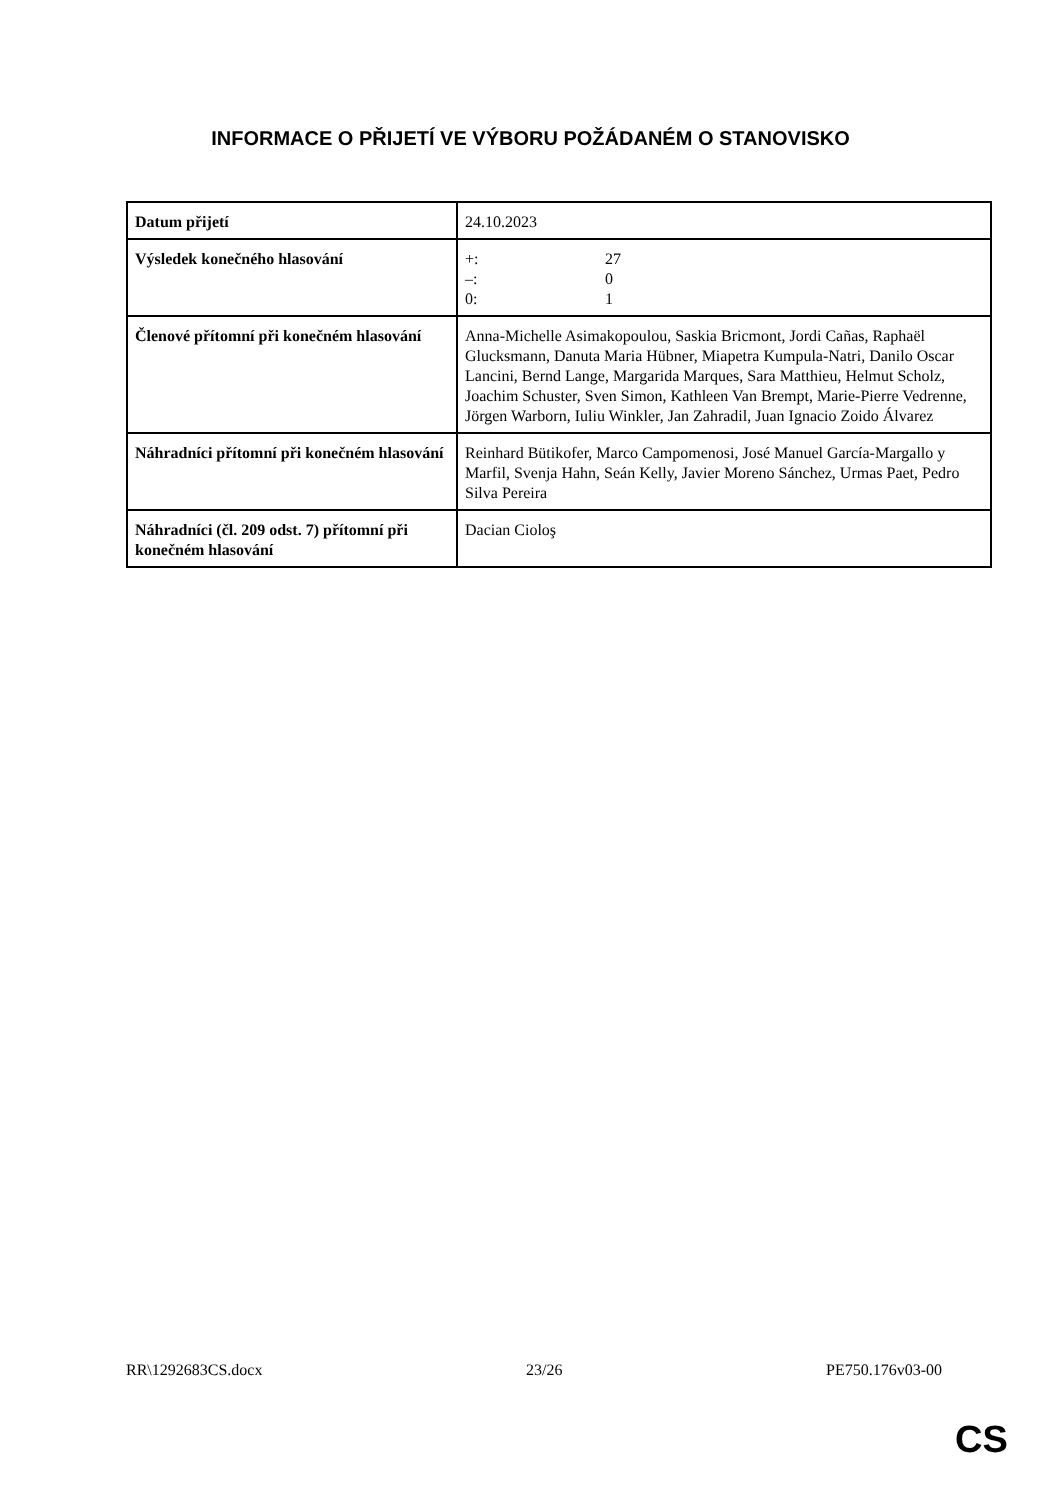INFORMACE O PŘIJETÍ VE VÝBORU POŽÁDANÉM O STANOVISKO
| Datum přijetí | 24.10.2023 |
| Výsledek konečného hlasování | +: 27 –: 0 0: 1 |
| Členové přítomní při konečném hlasování | Anna-Michelle Asimakopoulou, Saskia Bricmont, Jordi Cañas, Raphaël Glucksmann, Danuta Maria Hübner, Miapetra Kumpula-Natri, Danilo Oscar Lancini, Bernd Lange, Margarida Marques, Sara Matthieu, Helmut Scholz, Joachim Schuster, Sven Simon, Kathleen Van Brempt, Marie-Pierre Vedrenne, Jörgen Warborn, Iuliu Winkler, Jan Zahradil, Juan Ignacio Zoido Álvarez |
| Náhradníci přítomní při konečném hlasování | Reinhard Bütikofer, Marco Campomenosi, José Manuel García-Margallo y Marfil, Svenja Hahn, Seán Kelly, Javier Moreno Sánchez, Urmas Paet, Pedro Silva Pereira |
| Náhradníci (čl. 209 odst. 7) přítomní při konečném hlasování | Dacian Cioloş |
RR\1292683CS.docx 23/26 PE750.176v03-00
CS